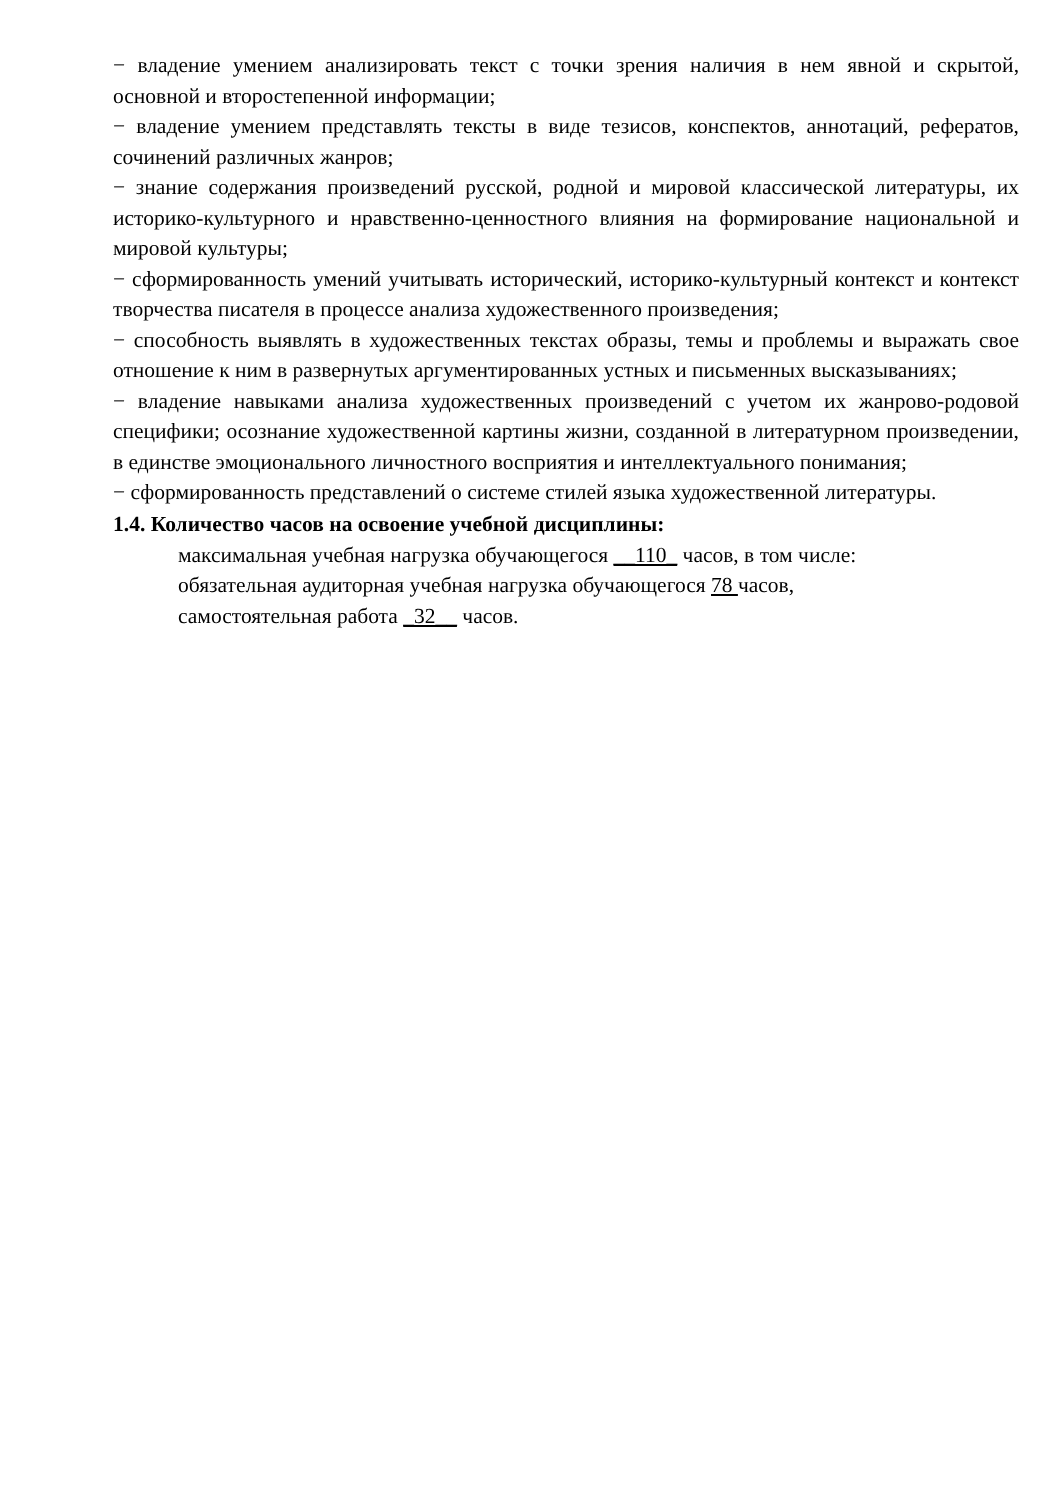− владение умением анализировать текст с точки зрения наличия в нем явной и скрытой, основной и второстепенной информации;
− владение умением представлять тексты в виде тезисов, конспектов, аннотаций, рефератов, сочинений различных жанров;
− знание содержания произведений русской, родной и мировой классической литературы, их историко-культурного и нравственно-ценностного влияния на формирование национальной и мировой культуры;
− сформированность умений учитывать исторический, историко-культурный контекст и контекст творчества писателя в процессе анализа художественного произведения;
− способность выявлять в художественных текстах образы, темы и проблемы и выражать свое отношение к ним в развернутых аргументированных устных и письменных высказываниях;
− владение навыками анализа художественных произведений с учетом их жанрово-родовой специфики; осознание художественной картины жизни, созданной в литературном произведении, в единстве эмоционального личностного восприятия и интеллектуального понимания;
− сформированность представлений о системе стилей языка художественной литературы.
1.4. Количество часов на освоение учебной дисциплины:
максимальная учебная нагрузка обучающегося __110_ часов, в том числе:
обязательная аудиторная учебная нагрузка обучающегося 78 часов,
самостоятельная работа _32__ часов.